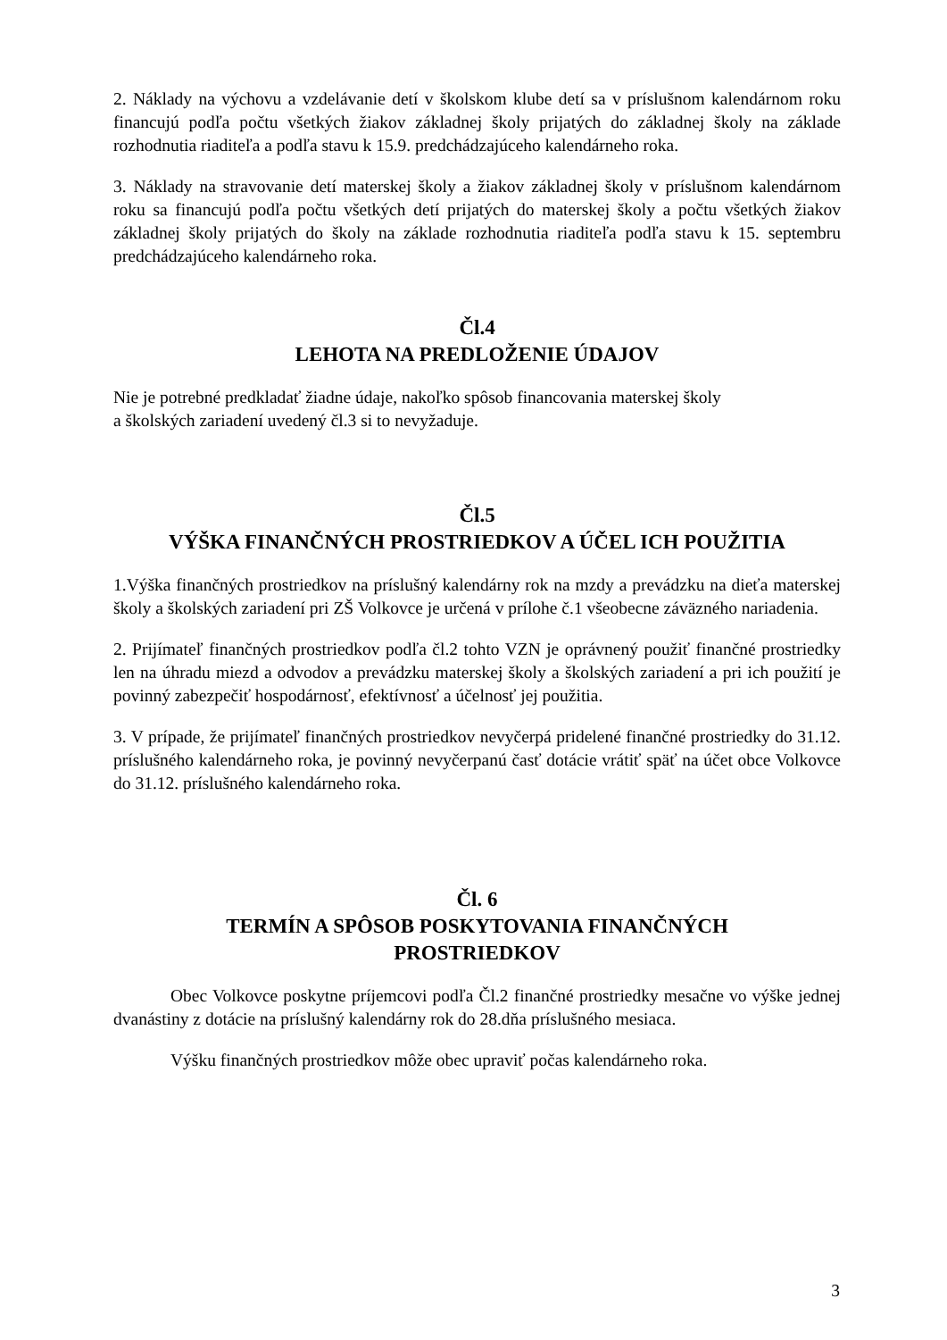2. Náklady na výchovu a vzdelávanie detí v školskom klube detí sa v príslušnom kalendárnom roku financujú podľa počtu všetkých žiakov základnej školy prijatých do základnej školy na základe rozhodnutia riaditeľa a podľa stavu k 15.9. predchádzajúceho kalendárneho roka.
3. Náklady na stravovanie detí materskej školy a žiakov základnej školy v príslušnom kalendárnom roku sa financujú podľa počtu všetkých detí prijatých do materskej školy a počtu všetkých žiakov základnej školy prijatých do školy na základe rozhodnutia riaditeľa podľa stavu k 15. septembru predchádzajúceho kalendárneho roka.
Čl.4
LEHOTA NA PREDLOŽENIE ÚDAJOV
Nie je potrebné predkladať žiadne údaje, nakoľko spôsob financovania materskej školy
a školských zariadení uvedený čl.3 si to nevyžaduje.
Čl.5
VÝŠKA FINANČNÝCH PROSTRIEDKOV A ÚČEL ICH POUŽITIA
1.Výška finančných prostriedkov na príslušný kalendárny rok na mzdy a prevádzku na dieťa materskej školy a školských zariadení pri ZŠ Volkovce je určená v prílohe č.1 všeobecne záväzného nariadenia.
2. Prijímateľ finančných prostriedkov podľa čl.2 tohto VZN je oprávnený použiť finančné prostriedky len na úhradu miezd a odvodov a prevádzku materskej školy a školských zariadení a pri ich použití je povinný zabezpečiť hospodárnosť, efektívnosť a účelnosť jej použitia.
3. V prípade, že prijímateľ finančných prostriedkov nevyčerpá pridelené finančné prostriedky do 31.12. príslušného kalendárneho roka, je povinný nevyčerpanú časť dotácie vrátiť späť na účet obce Volkovce do 31.12. príslušného kalendárneho roka.
Čl. 6
TERMÍN A SPÔSOB POSKYTOVANIA FINANČNÝCH
PROSTRIEDKOV
Obec Volkovce poskytne príjemcovi podľa Čl.2 finančné prostriedky mesačne vo výške jednej dvanástiny z dotácie na príslušný kalendárny rok do 28.dňa príslušného mesiaca.
Výšku finančných prostriedkov môže obec upraviť počas kalendárneho roka.
3